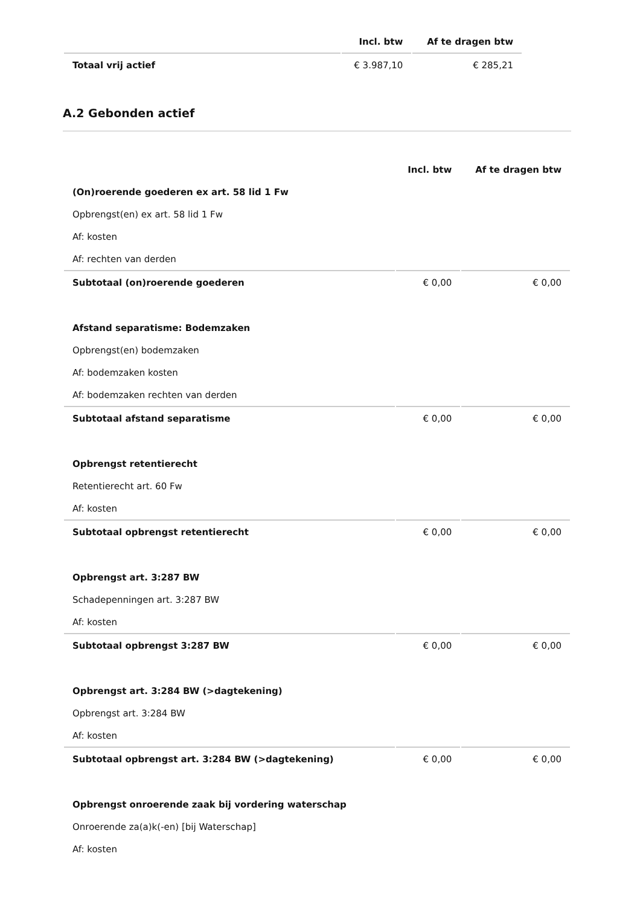| | Incl. btw | Af te dragen btw |
| --- | --- | --- |
| Totaal vrij actief | € 3.987,10 | € 285,21 |
A.2 Gebonden actief
| | Incl. btw | Af te dragen btw |
| --- | --- | --- |
| (On)roerende goederen ex art. 58 lid 1 Fw | | |
| Opbrengst(en) ex art. 58 lid 1 Fw | | |
| Af: kosten | | |
| Af: rechten van derden | | |
| Subtotaal (on)roerende goederen | € 0,00 | € 0,00 |
| Afstand separatisme: Bodemzaken | | |
| Opbrengst(en) bodemzaken | | |
| Af: bodemzaken kosten | | |
| Af: bodemzaken rechten van derden | | |
| Subtotaal afstand separatisme | € 0,00 | € 0,00 |
| Opbrengst retentierecht | | |
| Retentierecht art. 60 Fw | | |
| Af: kosten | | |
| Subtotaal opbrengst retentierecht | € 0,00 | € 0,00 |
| Opbrengst art. 3:287 BW | | |
| Schadepenningen art. 3:287 BW | | |
| Af: kosten | | |
| Subtotaal opbrengst 3:287 BW | € 0,00 | € 0,00 |
| Opbrengst art. 3:284 BW (>dagtekening) | | |
| Opbrengst art. 3:284 BW | | |
| Af: kosten | | |
| Subtotaal opbrengst art. 3:284 BW (>dagtekening) | € 0,00 | € 0,00 |
| Opbrengst onroerende zaak bij vordering waterschap | | |
| Onroerende za(a)k(-en) [bij Waterschap] | | |
| Af: kosten | | |